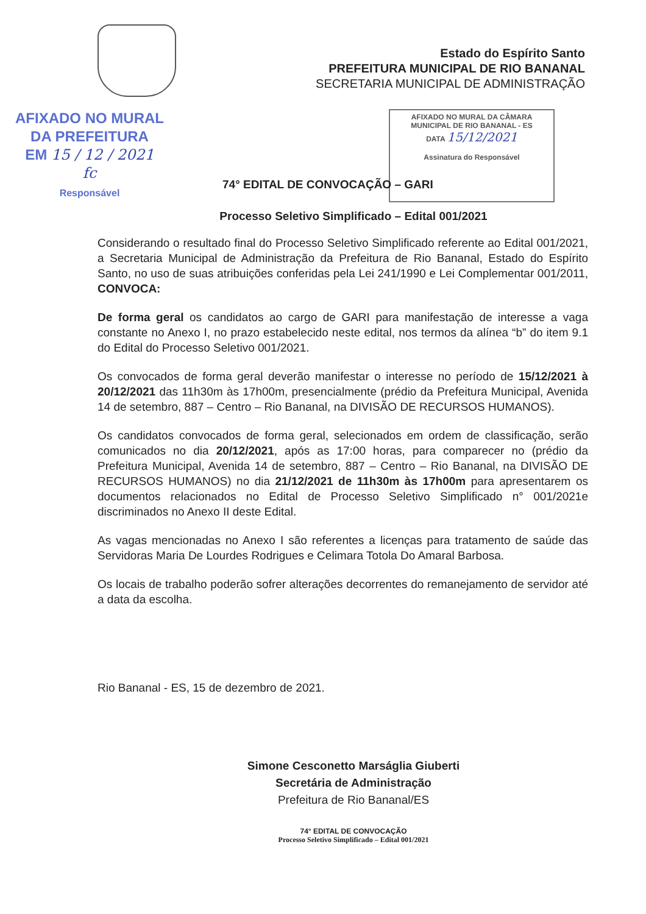Estado do Espírito Santo
PREFEITURA MUNICIPAL DE RIO BANANAL
SECRETARIA MUNICIPAL DE ADMINISTRAÇÃO
AFIXADO NO MURAL
DA PREFEITURA
EM 15 / 12 / 2021
fc
Responsável
AFIXADO NO MURAL DA CÂMARA
MUNICIPAL DE RIO BANANAL - ES
DATA 15/12/2021
Assinatura do Responsável
74° EDITAL DE CONVOCAÇÃO – GARI
Processo Seletivo Simplificado – Edital 001/2021
Considerando o resultado final do Processo Seletivo Simplificado referente ao Edital 001/2021, a Secretaria Municipal de Administração da Prefeitura de Rio Bananal, Estado do Espírito Santo, no uso de suas atribuições conferidas pela Lei 241/1990 e Lei Complementar 001/2011, CONVOCA:
De forma geral os candidatos ao cargo de GARI para manifestação de interesse a vaga constante no Anexo I, no prazo estabelecido neste edital, nos termos da alínea “b” do item 9.1 do Edital do Processo Seletivo 001/2021.
Os convocados de forma geral deverão manifestar o interesse no período de 15/12/2021 à 20/12/2021 das 11h30m às 17h00m, presencialmente (prédio da Prefeitura Municipal, Avenida 14 de setembro, 887 – Centro – Rio Bananal, na DIVISÃO DE RECURSOS HUMANOS).
Os candidatos convocados de forma geral, selecionados em ordem de classificação, serão comunicados no dia 20/12/2021, após as 17:00 horas, para comparecer no (prédio da Prefeitura Municipal, Avenida 14 de setembro, 887 – Centro – Rio Bananal, na DIVISÃO DE RECURSOS HUMANOS) no dia 21/12/2021 de 11h30m às 17h00m para apresentarem os documentos relacionados no Edital de Processo Seletivo Simplificado n° 001/2021e discriminados no Anexo II deste Edital.
As vagas mencionadas no Anexo I são referentes a licenças para tratamento de saúde das Servidoras Maria De Lourdes Rodrigues e Celimara Totola Do Amaral Barbosa.
Os locais de trabalho poderão sofrer alterações decorrentes do remanejamento de servidor até a data da escolha.
Rio Bananal - ES, 15 de dezembro de 2021.
Simone Cesconetto Marságlia Giuberti
Secretária de Administração
Prefeitura de Rio Bananal/ES
74° EDITAL DE CONVOCAÇÃO
Processo Seletivo Simplificado – Edital 001/2021